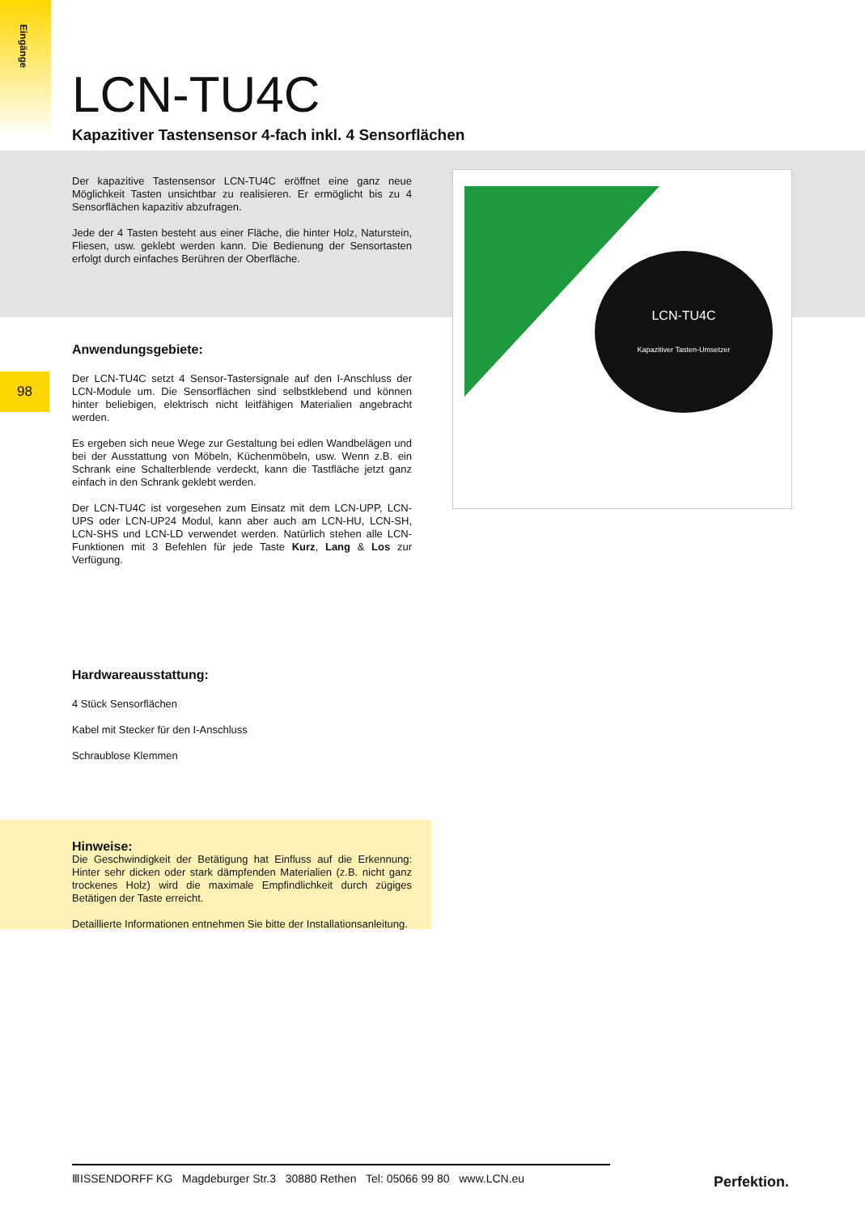Eingänge
98
LCN-TU4C
Kapazitiver Tastensensor 4-fach inkl. 4 Sensorflächen
LCN-TU4C
Kapazitiver Tasten-Umsetzer
Der kapazitive Tastensensor LCN-TU4C eröffnet eine ganz neue Möglichkeit Tasten unsichtbar zu realisieren. Er ermöglicht bis zu 4 Sensorflächen kapazitiv abzufragen.
Jede der 4 Tasten besteht aus einer Fläche, die hinter Holz, Naturstein, Fliesen, usw. geklebt werden kann. Die Bedienung der Sensortasten erfolgt durch einfaches Berühren der Oberfläche.
Anwendungsgebiete:
Der LCN-TU4C setzt 4 Sensor-Tastersignale auf den I-Anschluss der LCN-Module um. Die Sensorflächen sind selbstklebend und können hinter beliebigen, elektrisch nicht leitfähigen Materialien angebracht werden.
Es ergeben sich neue Wege zur Gestaltung bei edlen Wandbelägen und bei der Ausstattung von Möbeln, Küchenmöbeln, usw. Wenn z.B. ein Schrank eine Schalterblende verdeckt, kann die Tastfläche jetzt ganz einfach in den Schrank geklebt werden.
Der LCN-TU4C ist vorgesehen zum Einsatz mit dem LCN-UPP, LCN-UPS oder LCN-UP24 Modul, kann aber auch am LCN-HU, LCN-SH, LCN-SHS und LCN-LD verwendet werden. Natürlich stehen alle LCN-Funktionen mit 3 Befehlen für jede Taste Kurz, Lang & Los zur Verfügung.
Hardwareausstattung:
4 Stück Sensorflächen
Kabel mit Stecker für den I-Anschluss
Schraublose Klemmen
Hinweise:
Die Geschwindigkeit der Betätigung hat Einfluss auf die Erkennung: Hinter sehr dicken oder stark dämpfenden Materialien (z.B. nicht ganz trockenes Holz) wird die maximale Empfindlichkeit durch zügiges Betätigen der Taste erreicht.
Detaillierte Informationen entnehmen Sie bitte der Installationsanleitung.
ⅢISSENDORFF KG Magdeburger Str.3 30880 Rethen Tel: 05066 99 80 www.LCN.eu
Perfektion.